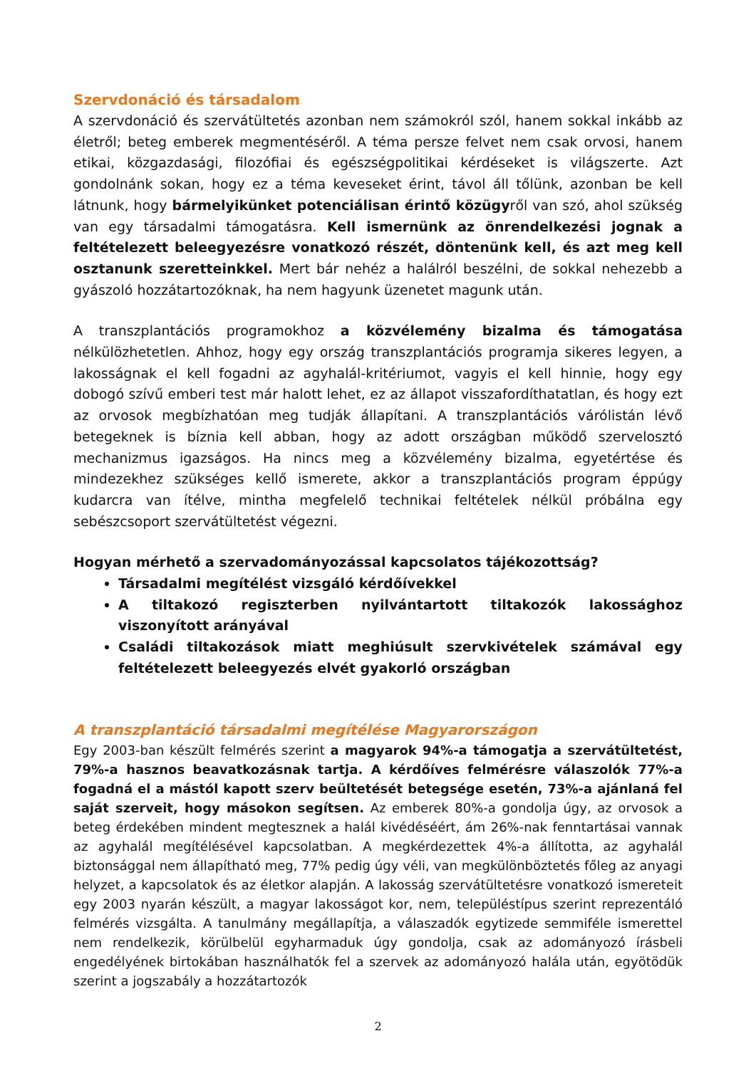Szervdonáció és társadalom
A szervdonáció és szervátültetés azonban nem számokról szól, hanem sokkal inkább az életről; beteg emberek megmentéséről. A téma persze felvet nem csak orvosi, hanem etikai, közgazdasági, filozófiai és egészségpolitikai kérdéseket is világszerte. Azt gondolnánk sokan, hogy ez a téma keveseket érint, távol áll tőlünk, azonban be kell látnunk, hogy bármelyikünket potenciálisan érintő közügyről van szó, ahol szükség van egy társadalmi támogatásra. Kell ismernünk az önrendelkezési jognak a feltételezett beleegyezésre vonatkozó részét, döntenünk kell, és azt meg kell osztanunk szeretteinkkel. Mert bár nehéz a halálról beszélni, de sokkal nehezebb a gyászoló hozzátartozóknak, ha nem hagyunk üzenetet magunk után.
A transzplantációs programokhoz a közvélemény bizalma és támogatása nélkülözhetetlen. Ahhoz, hogy egy ország transzplantációs programja sikeres legyen, a lakosságnak el kell fogadni az agyhalál-kritériumot, vagyis el kell hinnie, hogy egy dobogó szívű emberi test már halott lehet, ez az állapot visszafordíthatatlan, és hogy ezt az orvosok megbízhatóan meg tudják állapítani. A transzplantációs várólistán lévő betegeknek is bíznia kell abban, hogy az adott országban működő szervelosztó mechanizmus igazságos. Ha nincs meg a közvélemény bizalma, egyetértése és mindezekhez szükséges kellő ismerete, akkor a transzplantációs program éppúgy kudarcra van ítélve, mintha megfelelő technikai feltételek nélkül próbálna egy sebészcsoport szervátültetést végezni.
Hogyan mérhető a szervadományozással kapcsolatos tájékozottság?
Társadalmi megítélést vizsgáló kérdőívekkel
A tiltakozó regiszterben nyilvántartott tiltakozók lakossághoz viszonyított arányával
Családi tiltakozások miatt meghiúsult szervkivételek számával egy feltételezett beleegyezés elvét gyakorló országban
A transzplantáció társadalmi megítélése Magyarországon
Egy 2003-ban készült felmérés szerint a magyarok 94%-a támogatja a szervátültetést, 79%-a hasznos beavatkozásnak tartja. A kérdőíves felmérésre válaszolók 77%-a fogadná el a mástól kapott szerv beültetését betegsége esetén, 73%-a ajánlaná fel saját szerveit, hogy másokon segítsen. Az emberek 80%-a gondolja úgy, az orvosok a beteg érdekében mindent megtesznek a halál kivédéséért, ám 26%-nak fenntartásai vannak az agyhalál megítélésével kapcsolatban. A megkérdezettek 4%-a állította, az agyhalál biztonsággal nem állapítható meg, 77% pedig úgy véli, van megkülönböztetés főleg az anyagi helyzet, a kapcsolatok és az életkor alapján. A lakosság szervátültetésre vonatkozó ismereteit egy 2003 nyarán készült, a magyar lakosságot kor, nem, településtípus szerint reprezentáló felmérés vizsgálta. A tanulmány megállapítja, a válaszadók egytizede semmiféle ismerettel nem rendelkezik, körülbelül egyharmaduk úgy gondolja, csak az adományozó írásbeli engedélyének birtokában használhatók fel a szervek az adományozó halála után, egyötödük szerint a jogszabály a hozzátartozók
2